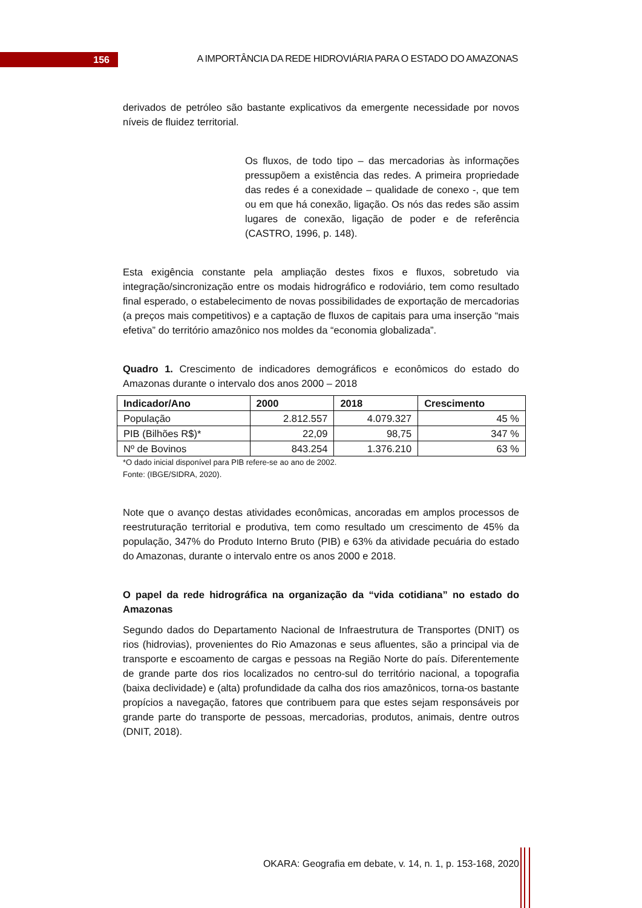156
A IMPORTÂNCIA DA REDE HIDROVIÁRIA PARA O ESTADO DO AMAZONAS
derivados de petróleo são bastante explicativos da emergente necessidade por novos níveis de fluidez territorial.
Os fluxos, de todo tipo – das mercadorias às informações pressupõem a existência das redes. A primeira propriedade das redes é a conexidade – qualidade de conexo -, que tem ou em que há conexão, ligação. Os nós das redes são assim lugares de conexão, ligação de poder e de referência (CASTRO, 1996, p. 148).
Esta exigência constante pela ampliação destes fixos e fluxos, sobretudo via integração/sincronização entre os modais hidrográfico e rodoviário, tem como resultado final esperado, o estabelecimento de novas possibilidades de exportação de mercadorias (a preços mais competitivos) e a captação de fluxos de capitais para uma inserção “mais efetiva” do território amazônico nos moldes da “economia globalizada”.
Quadro 1. Crescimento de indicadores demográficos e econômicos do estado do Amazonas durante o intervalo dos anos 2000 – 2018
| Indicador/Ano | 2000 | 2018 | Crescimento |
| --- | --- | --- | --- |
| População | 2.812.557 | 4.079.327 | 45 % |
| PIB (Bilhões R$)* | 22,09 | 98,75 | 347 % |
| Nº de Bovinos | 843.254 | 1.376.210 | 63 % |
*O dado inicial disponível para PIB refere-se ao ano de 2002.
Fonte: (IBGE/SIDRA, 2020).
Note que o avanço destas atividades econômicas, ancoradas em amplos processos de reestruturação territorial e produtiva, tem como resultado um crescimento de 45% da população, 347% do Produto Interno Bruto (PIB) e 63% da atividade pecuária do estado do Amazonas, durante o intervalo entre os anos 2000 e 2018.
O papel da rede hidrográfica na organização da “vida cotidiana” no estado do Amazonas
Segundo dados do Departamento Nacional de Infraestrutura de Transportes (DNIT) os rios (hidrovias), provenientes do Rio Amazonas e seus afluentes, são a principal via de transporte e escoamento de cargas e pessoas na Região Norte do país. Diferentemente de grande parte dos rios localizados no centro-sul do território nacional, a topografia (baixa declividade) e (alta) profundidade da calha dos rios amazônicos, torna-os bastante propícios a navegação, fatores que contribuem para que estes sejam responsáveis por grande parte do transporte de pessoas, mercadorias, produtos, animais, dentre outros (DNIT, 2018).
OKARA: Geografia em debate, v. 14, n. 1, p. 153-168, 2020